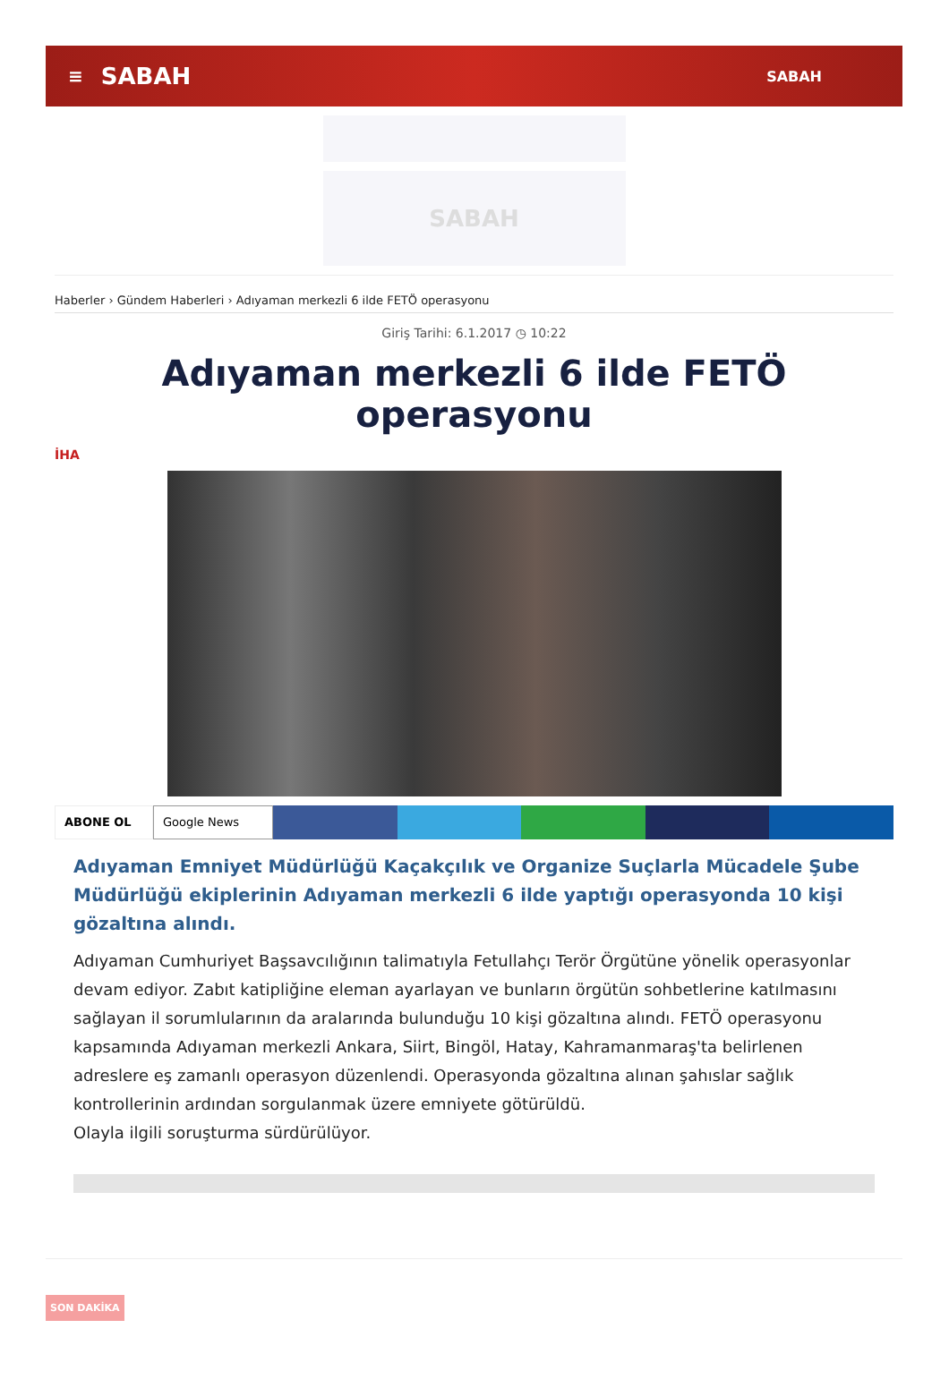≡ SABAH SABAH
SABAH
Haberler › Gündem Haberleri › Adıyaman merkezli 6 ilde FETÖ operasyonu
Giriş Tarihi: 6.1.2017 ◷ 10:22
Adıyaman merkezli 6 ilde FETÖ operasyonu
İHA
ABONE OL Google News
Adıyaman Emniyet Müdürlüğü Kaçakçılık ve Organize Suçlarla Mücadele Şube Müdürlüğü ekiplerinin Adıyaman merkezli 6 ilde yaptığı operasyonda 10 kişi gözaltına alındı.
Adıyaman Cumhuriyet Başsavcılığının talimatıyla Fetullahçı Terör Örgütüne yönelik operasyonlar devam ediyor. Zabıt katipliğine eleman ayarlayan ve bunların örgütün sohbetlerine katılmasını sağlayan il sorumlularının da aralarında bulunduğu 10 kişi gözaltına alındı. FETÖ operasyonu kapsamında Adıyaman merkezli Ankara, Siirt, Bingöl, Hatay, Kahramanmaraş'ta belirlenen adreslere eş zamanlı operasyon düzenlendi. Operasyonda gözaltına alınan şahıslar sağlık kontrollerinin ardından sorgulanmak üzere emniyete götürüldü.
Olayla ilgili soruşturma sürdürülüyor.
SON DAKİKA